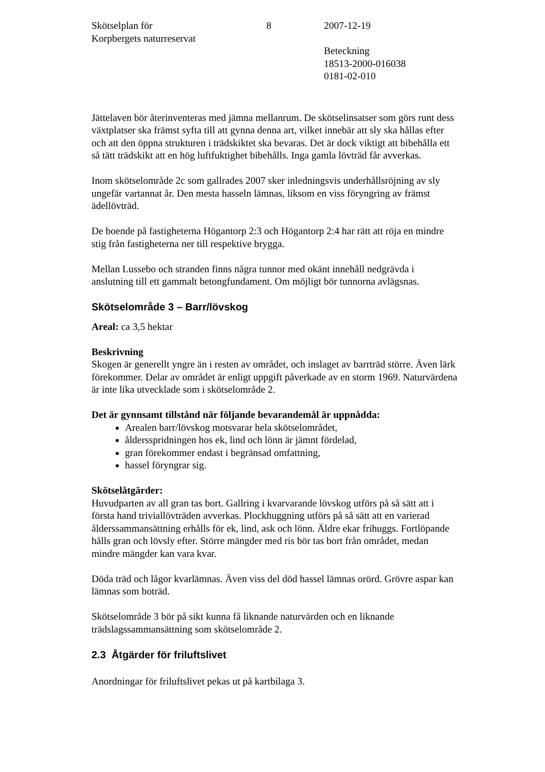Skötselplan för
Korpbergets naturreservat
8 2007-12-19
Beteckning
18513-2000-016038
0181-02-010
Jättelaven bör återinventeras med jämna mellanrum. De skötselinsatser som görs runt dess växtplatser ska främst syfta till att gynna denna art, vilket innebär att sly ska hållas efter och att den öppna strukturen i trädskiktet ska bevaras. Det är dock viktigt att bibehålla ett så tätt trädskikt att en hög luftfuktighet bibehålls. Inga gamla lövträd får avverkas.
Inom skötselområde 2c som gallrades 2007 sker inledningsvis underhållsröjning av sly ungefär vartannat år. Den mesta hasseln lämnas, liksom en viss föryngring av främst ädellövträd.
De boende på fastigheterna Högantorp 2:3 och Högantorp 2:4 har rätt att röja en mindre stig från fastigheterna ner till respektive brygga.
Mellan Lussebo och stranden finns några tunnor med okänt innehåll nedgrävda i anslutning till ett gammalt betongfundament. Om möjligt bör tunnorna avlägsnas.
Skötselområde 3 – Barr/lövskog
Areal: ca 3,5 hektar
Beskrivning
Skogen är generellt yngre än i resten av området, och inslaget av barrträd större. Även lärk förekommer. Delar av området är enligt uppgift påverkade av en storm 1969. Naturvärdena är inte lika utvecklade som i skötselområde 2.
Det är gynnsamt tillstånd när följande bevarandemål är uppnådda:
Arealen barr/lövskog motsvarar hela skötselområdet,
åldersspridningen hos ek, lind och lönn är jämnt fördelad,
gran förekommer endast i begränsad omfattning,
hassel föryngrar sig.
Skötselåtgärder:
Huvudparten av all gran tas bort. Gallring i kvarvarande lövskog utförs på så sätt att i första hand triviallövträden avverkas. Plockhuggning utförs på så sätt att en varierad ålderssammansättning erhålls för ek, lind, ask och lönn. Äldre ekar frihuggs. Fortlöpande hålls gran och lövsly efter. Större mängder med ris bör tas bort från området, medan mindre mängder kan vara kvar.
Döda träd och lågor kvarlämnas. Även viss del död hassel lämnas orörd. Grövre aspar kan lämnas som boträd.
Skötselområde 3 bör på sikt kunna få liknande naturvärden och en liknande trädslagssammansättning som skötselområde 2.
2.3 Åtgärder för friluftslivet
Anordningar för friluftslivet pekas ut på kartbilaga 3.